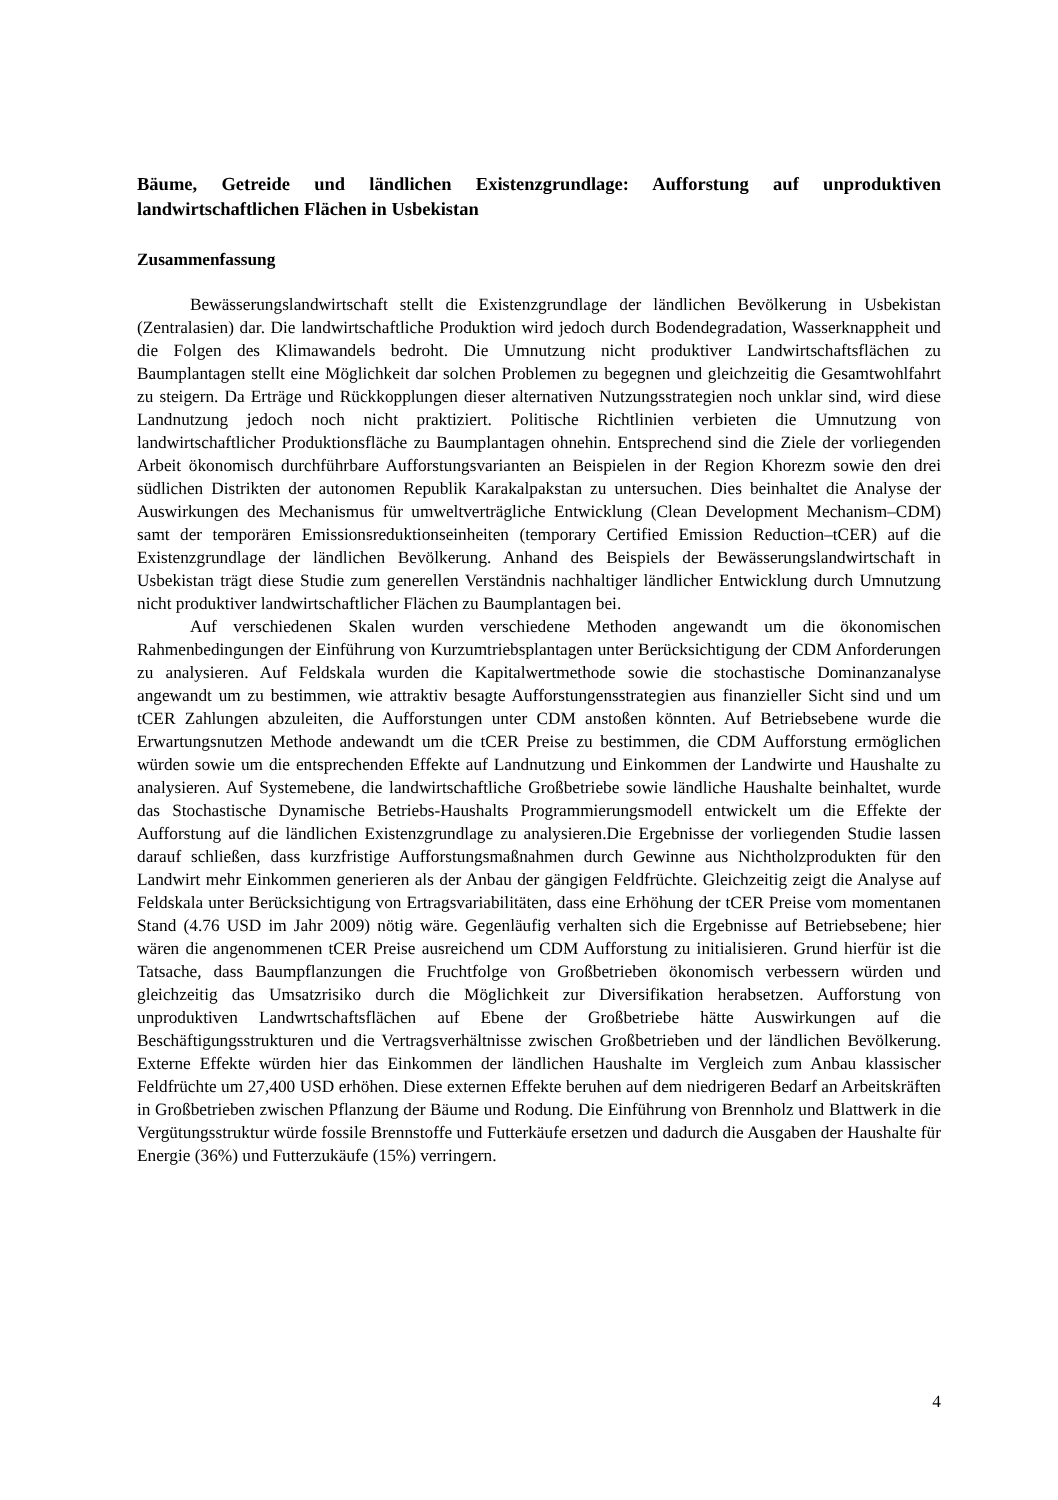Bäume, Getreide und ländlichen Existenzgrundlage: Aufforstung auf unproduktiven landwirtschaftlichen Flächen in Usbekistan
Zusammenfassung
Bewässerungslandwirtschaft stellt die Existenzgrundlage der ländlichen Bevölkerung in Usbekistan (Zentralasien) dar. Die landwirtschaftliche Produktion wird jedoch durch Bodendegradation, Wasserknappheit und die Folgen des Klimawandels bedroht. Die Umnutzung nicht produktiver Landwirtschaftsflächen zu Baumplantagen stellt eine Möglichkeit dar solchen Problemen zu begegnen und gleichzeitig die Gesamtwohlfahrt zu steigern. Da Erträge und Rückkopplungen dieser alternativen Nutzungsstrategien noch unklar sind, wird diese Landnutzung jedoch noch nicht praktiziert. Politische Richtlinien verbieten die Umnutzung von landwirtschaftlicher Produktionsfläche zu Baumplantagen ohnehin. Entsprechend sind die Ziele der vorliegenden Arbeit ökonomisch durchführbare Aufforstungsvarianten an Beispielen in der Region Khorezm sowie den drei südlichen Distrikten der autonomen Republik Karakalpakstan zu untersuchen. Dies beinhaltet die Analyse der Auswirkungen des Mechanismus für umweltverträgliche Entwicklung (Clean Development Mechanism–CDM) samt der temporären Emissionsreduktionseinheiten (temporary Certified Emission Reduction–tCER) auf die Existenzgrundlage der ländlichen Bevölkerung. Anhand des Beispiels der Bewässerungslandwirtschaft in Usbekistan trägt diese Studie zum generellen Verständnis nachhaltiger ländlicher Entwicklung durch Umnutzung nicht produktiver landwirtschaftlicher Flächen zu Baumplantagen bei.
Auf verschiedenen Skalen wurden verschiedene Methoden angewandt um die ökonomischen Rahmenbedingungen der Einführung von Kurzumtriebsplantagen unter Berücksichtigung der CDM Anforderungen zu analysieren. Auf Feldskala wurden die Kapitalwertmethode sowie die stochastische Dominanzanalyse angewandt um zu bestimmen, wie attraktiv besagte Aufforstungensstrategien aus finanzieller Sicht sind und um tCER Zahlungen abzuleiten, die Aufforstungen unter CDM anstoßen könnten. Auf Betriebsebene wurde die Erwartungsnutzen Methode andewandt um die tCER Preise zu bestimmen, die CDM Aufforstung ermöglichen würden sowie um die entsprechenden Effekte auf Landnutzung und Einkommen der Landwirte und Haushalte zu analysieren. Auf Systemebene, die landwirtschaftliche Großbetriebe sowie ländliche Haushalte beinhaltet, wurde das Stochastische Dynamische Betriebs-Haushalts Programmierungsmodell entwickelt um die Effekte der Aufforstung auf die ländlichen Existenzgrundlage zu analysieren.Die Ergebnisse der vorliegenden Studie lassen darauf schließen, dass kurzfristige Aufforstungsmaßnahmen durch Gewinne aus Nichtholzprodukten für den Landwirt mehr Einkommen generieren als der Anbau der gängigen Feldfrüchte. Gleichzeitig zeigt die Analyse auf Feldskala unter Berücksichtigung von Ertragsvariabilitäten, dass eine Erhöhung der tCER Preise vom momentanen Stand (4.76 USD im Jahr 2009) nötig wäre. Gegenläufig verhalten sich die Ergebnisse auf Betriebsebene; hier wären die angenommenen tCER Preise ausreichend um CDM Aufforstung zu initialisieren. Grund hierfür ist die Tatsache, dass Baumpflanzungen die Fruchtfolge von Großbetrieben ökonomisch verbessern würden und gleichzeitig das Umsatzrisiko durch die Möglichkeit zur Diversifikation herabsetzen. Aufforstung von unproduktiven Landwrtschaftsflächen auf Ebene der Großbetriebe hätte Auswirkungen auf die Beschäftigungsstrukturen und die Vertragsverhältnisse zwischen Großbetrieben und der ländlichen Bevölkerung. Externe Effekte würden hier das Einkommen der ländlichen Haushalte im Vergleich zum Anbau klassischer Feldfrüchte um 27,400 USD erhöhen. Diese externen Effekte beruhen auf dem niedrigeren Bedarf an Arbeitskräften in Großbetrieben zwischen Pflanzung der Bäume und Rodung. Die Einführung von Brennholz und Blattwerk in die Vergütungsstruktur würde fossile Brennstoffe und Futterkäufe ersetzen und dadurch die Ausgaben der Haushalte für Energie (36%) und Futterzukäufe (15%) verringern.
4